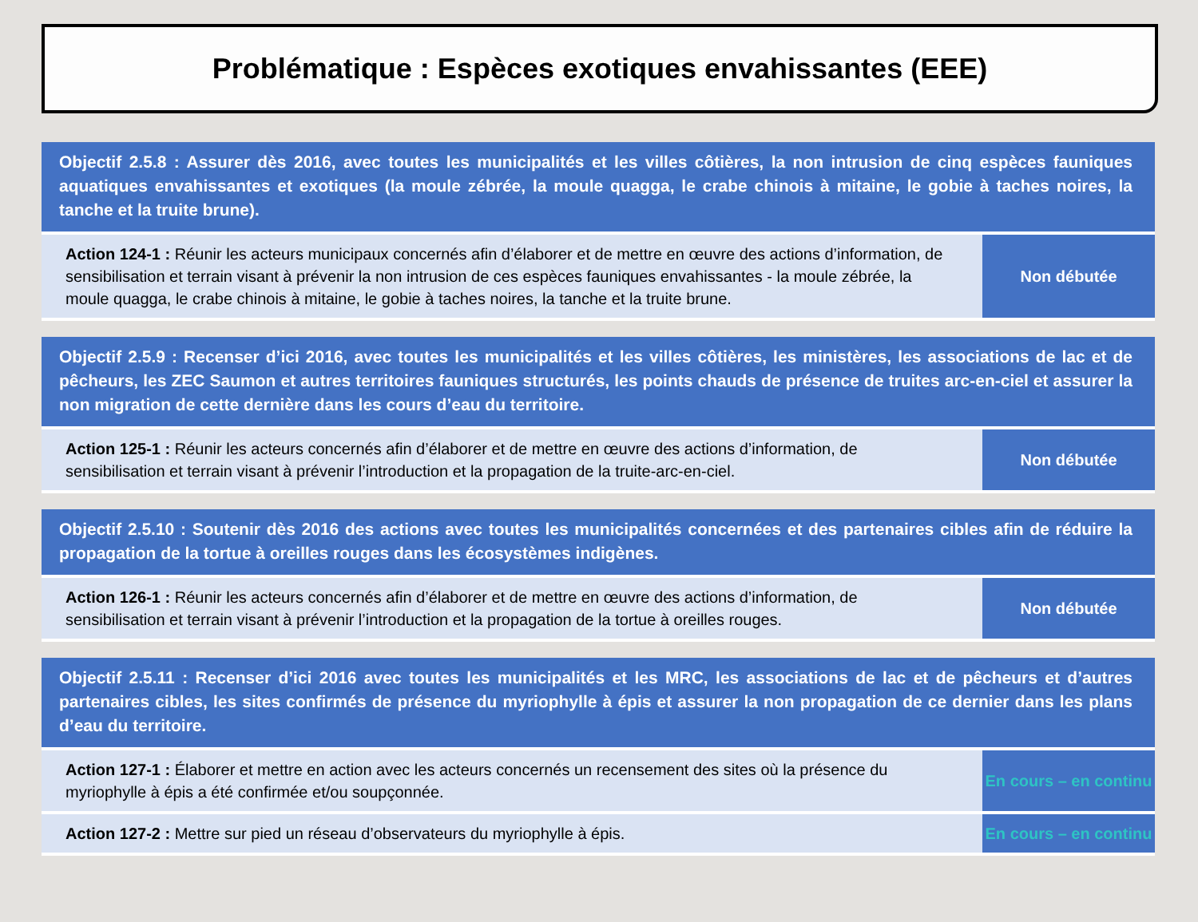Problématique : Espèces exotiques envahissantes (EEE)
| Objectif 2.5.8 : Assurer dès 2016, avec toutes les municipalités et les villes côtières, la non intrusion de cinq espèces fauniques aquatiques envahissantes et exotiques (la moule zébrée, la moule quagga, le crabe chinois à mitaine, le gobie à taches noires, la tanche et la truite brune). | |
| Action 124-1 : Réunir les acteurs municipaux concernés afin d’élaborer et de mettre en œuvre des actions d’information, de sensibilisation et terrain visant à prévenir la non intrusion de ces espèces fauniques envahissantes - la moule zébrée, la moule quagga, le crabe chinois à mitaine, le gobie à taches noires, la tanche et la truite brune. | Non débutée |
| Objectif 2.5.9 : Recenser d’ici 2016, avec toutes les municipalités et les villes côtières, les ministères, les associations de lac et de pêcheurs, les ZEC Saumon et autres territoires fauniques structurés, les points chauds de présence de truites arc-en-ciel et assurer la non migration de cette dernière dans les cours d’eau du territoire. | |
| Action 125-1 : Réunir les acteurs concernés afin d’élaborer et de mettre en œuvre des actions d’information, de sensibilisation et terrain visant à prévenir l’introduction et la propagation de la truite-arc-en-ciel. | Non débutée |
| Objectif 2.5.10 : Soutenir dès 2016 des actions avec toutes les municipalités concernées et des partenaires cibles afin de réduire la propagation de la tortue à oreilles rouges dans les écosystèmes indigènes. | |
| Action 126-1 : Réunir les acteurs concernés afin d’élaborer et de mettre en œuvre des actions d’information, de sensibilisation et terrain visant à prévenir l’introduction et la propagation de la tortue à oreilles rouges. | Non débutée |
| Objectif 2.5.11 : Recenser d’ici 2016 avec toutes les municipalités et les MRC, les associations de lac et de pêcheurs et d’autres partenaires cibles, les sites confirmés de présence du myriophylle à épis et assurer la non propagation de ce dernier dans les plans d’eau du territoire. | |
| Action 127-1 : Élaborer et mettre en action avec les acteurs concernés un recensement des sites où la présence du myriophylle à épis a été confirmée et/ou soupçonnée. | En cours – en continu |
| Action 127-2 : Mettre sur pied un réseau d’observateurs du myriophylle à épis. | En cours – en continu |